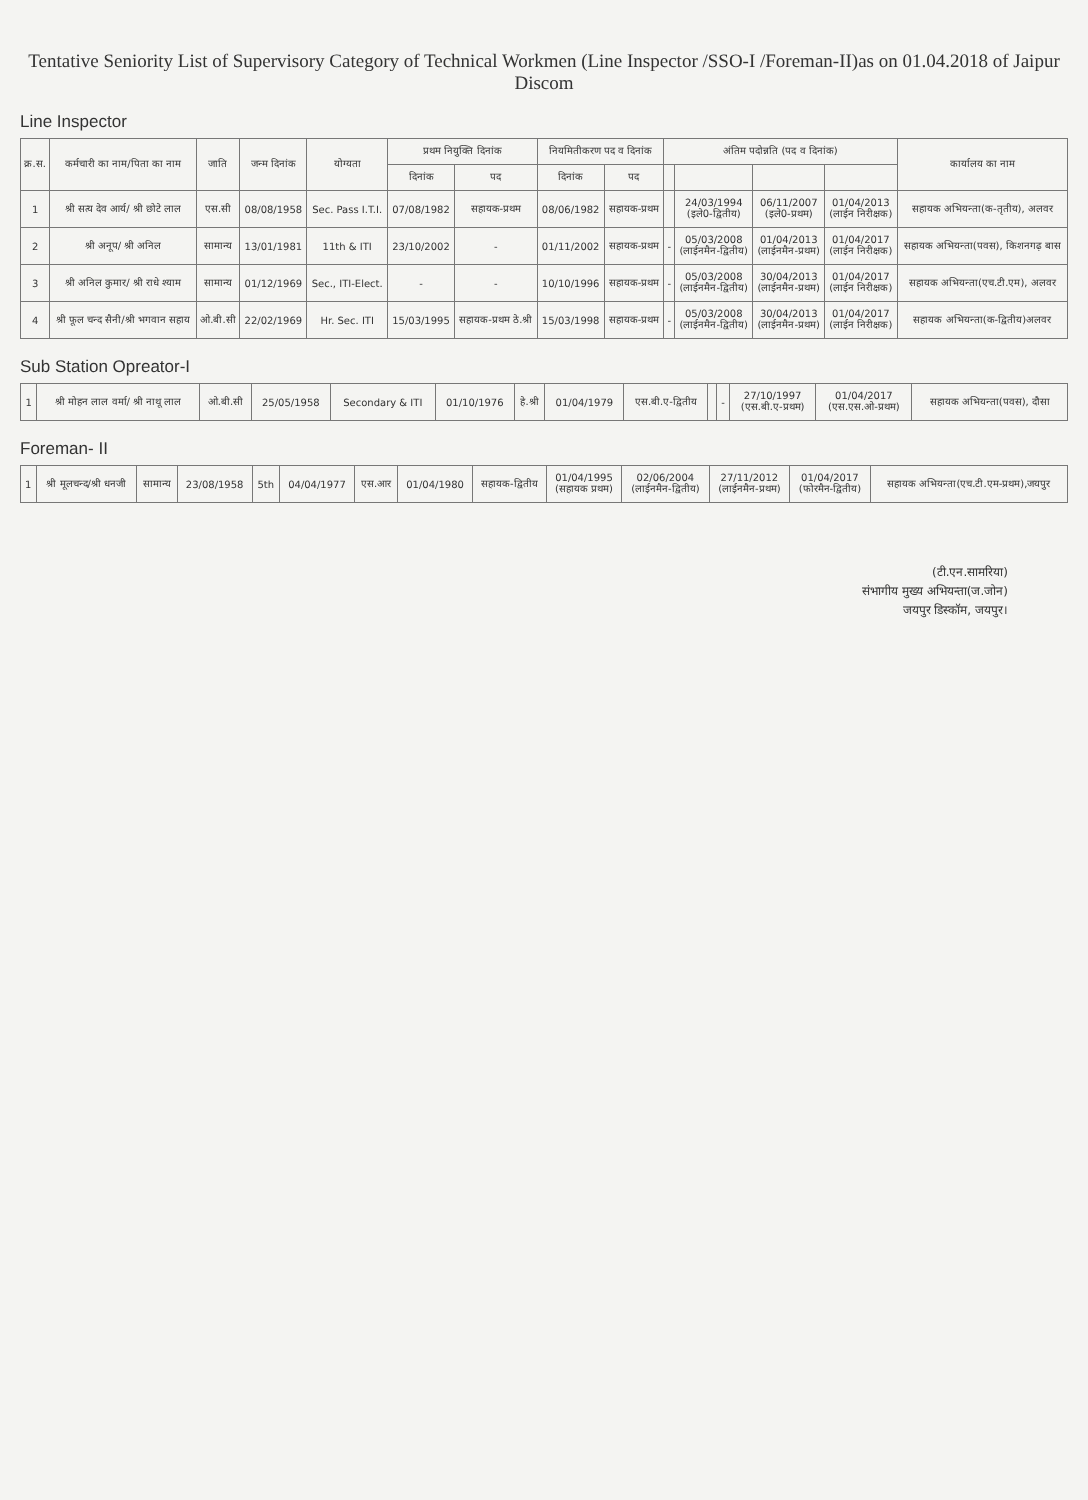Tentative Seniority List of Supervisory Category of Technical Workmen (Line Inspector /SSO-I /Foreman-II)as on 01.04.2018 of Jaipur Discom
Line Inspector
| क्र.स. | कर्मचारी का नाम/पिता का नाम | जाति | जन्म दिनांक | योग्यता | प्रथम नियुक्ति दिनांक | | नियमितीकरण पद व दिनांक | | अंतिम पदोन्नति (पद व दिनांक) | | | | कार्यालय का नाम |
| --- | --- | --- | --- | --- | --- | --- | --- | --- | --- | --- | --- | --- | --- |
| | | | | | दिनांक | पद | दिनांक | पद | | | | | |
| 1 | श्री सत्य देव आर्य/ श्री छोटे लाल | एस.सी | 08/08/1958 | Sec. Pass I.T.I. | 07/08/1982 | सहायक-प्रथम | 08/06/1982 | सहायक-प्रथम | | 24/03/1994 (इले0-द्वितीय) | 06/11/2007 (इले0-प्रथम) | 01/04/2013 (लाईन निरीक्षक) | सहायक अभियन्ता(क-तृतीय), अलवर |
| 2 | श्री अनूप/ श्री अनिल | सामान्य | 13/01/1981 | 11th & ITI | 23/10/2002 | - | 01/11/2002 | सहायक-प्रथम | - | 05/03/2008 (लाईनमैन-द्वितीय) | 01/04/2013 (लाईनमैन-प्रथम) | 01/04/2017 (लाईन निरीक्षक) | सहायक अभियन्ता(पवस), किशनगढ़ बास |
| 3 | श्री अनिल कुमार/ श्री राधे श्याम | सामान्य | 01/12/1969 | Sec., ITI-Elect. | - | - | 10/10/1996 | सहायक-प्रथम | - | 05/03/2008 (लाईनमैन-द्वितीय) | 30/04/2013 (लाईनमैन-प्रथम) | 01/04/2017 (लाईन निरीक्षक) | सहायक अभियन्ता(एच.टी.एम), अलवर |
| 4 | श्री फूल चन्द सैनी/श्री भगवान सहाय | ओ.बी.सी | 22/02/1969 | Hr. Sec. ITI | 15/03/1995 | सहायक-प्रथम ठे.श्री | 15/03/1998 | सहायक-प्रथम | - | 05/03/2008 (लाईनमैन-द्वितीय) | 30/04/2013 (लाईनमैन-प्रथम) | 01/04/2017 (लाईन निरीक्षक) | सहायक अभियन्ता(क-द्वितीय)अलवर |
Sub Station Opreator-I
| 1 | श्री मोहन लाल वर्मा/ श्री नाथू लाल | ओ.बी.सी | 25/05/1958 | Secondary & ITI | 01/10/1976 | हे.श्री | 01/04/1979 | एस.बी.ए-द्वितीय | | - | 27/10/1997 (एस.बी.ए-प्रथम) | 01/04/2017 (एस.एस.ओ-प्रथम) | सहायक अभियन्ता(पवस), दौसा |
Foreman- II
| 1 | श्री मूलचन्द/श्री धनजी | सामान्य | 23/08/1958 | 5th | 04/04/1977 | एस.आर | 01/04/1980 | सहायक-द्वितीय | 01/04/1995 (सहायक प्रथम) | 02/06/2004 (लाईनमैन-द्वितीय) | 27/11/2012 (लाईनमैन-प्रथम) | 01/04/2017 (फोरमैन-द्वितीय) | सहायक अभियन्ता(एच.टी.एम-प्रथम),जयपुर |
(टी.एन.सामरिया)
संभागीय मुख्य अभियन्ता(ज.जोन)
जयपुर डिस्कॉम, जयपुर।